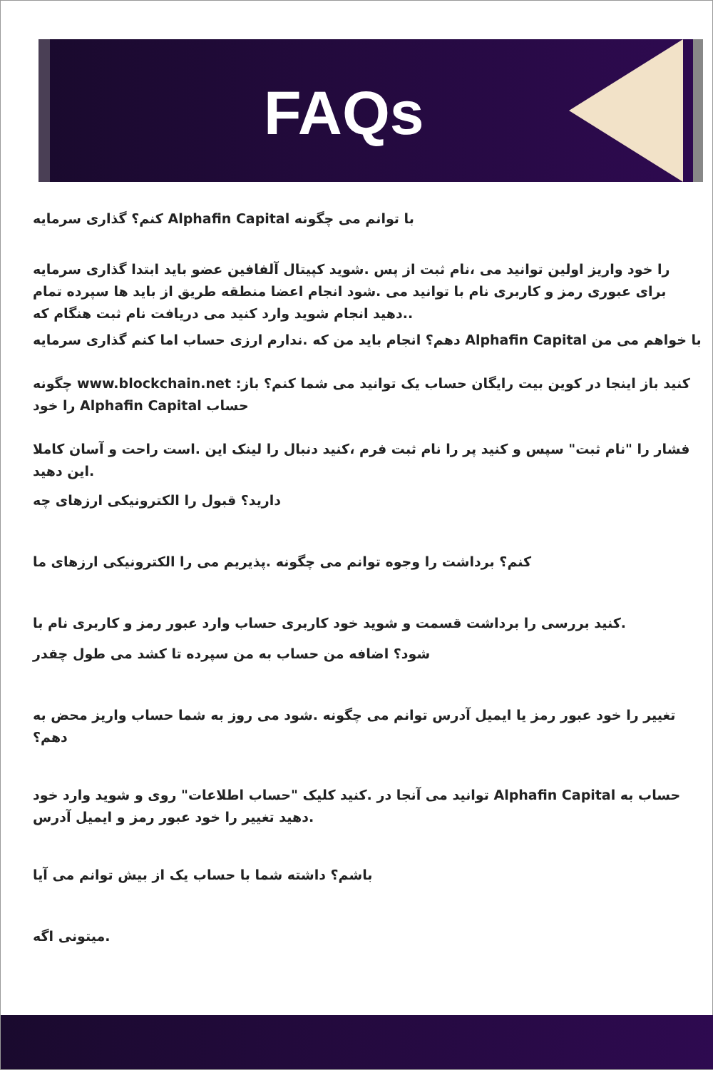FAQs
کنم؟ گذاری سرمایه Alphafin Capital با توانم می چگونه
را خود واریز اولین توانید می ،نام ثبت از پس .شوید کپیتال آلفافین عضو باید ابتدا گذاری سرمایه برای عبوری رمز و کاربری نام با توانید می .شود انجام اعضا منطقه طریق از باید ها سپرده تمام .دهید انجام شوید وارد کنید می دریافت نام ثبت هنگام که.
دهم؟ انجام باید من که .ندارم ارزی حساب اما کنم گذاری سرمایه Alphafin Capital با خواهم می من
چگونه www.blockchain.net :کنید باز اینجا در کوین بیت رایگان حساب یک توانید می شما کنم؟ باز را خود Alphafin Capital حساب
فشار را "نام ثبت" سپس و کنید پر را نام ثبت فرم ،کنید دنبال را لینک این .است راحت و آسان کاملا این دهید.
دارید؟ قبول را الکترونیکی ارزهای چه
کنم؟ برداشت را وجوه توانم می چگونه .پذیریم می را الکترونیکی ارزهای ما
کنید بررسی را برداشت قسمت و شوید خود کاربری حساب وارد عبور رمز و کاربری نام با.
شود؟ اضافه من حساب به من سپرده تا کشد می طول چقدر
تغییر را خود عبور رمز یا ایمیل آدرس توانم می چگونه .شود می روز به شما حساب واریز محض به دهم؟
توانید می آنجا در .کنید کلیک "حساب اطلاعات" روی و شوید وارد خود Alphafin Capital حساب به دهید تغییر را خود عبور رمز و ایمیل آدرس.
باشم؟ داشته شما با حساب یک از بیش توانم می آیا
میتونی اگه.